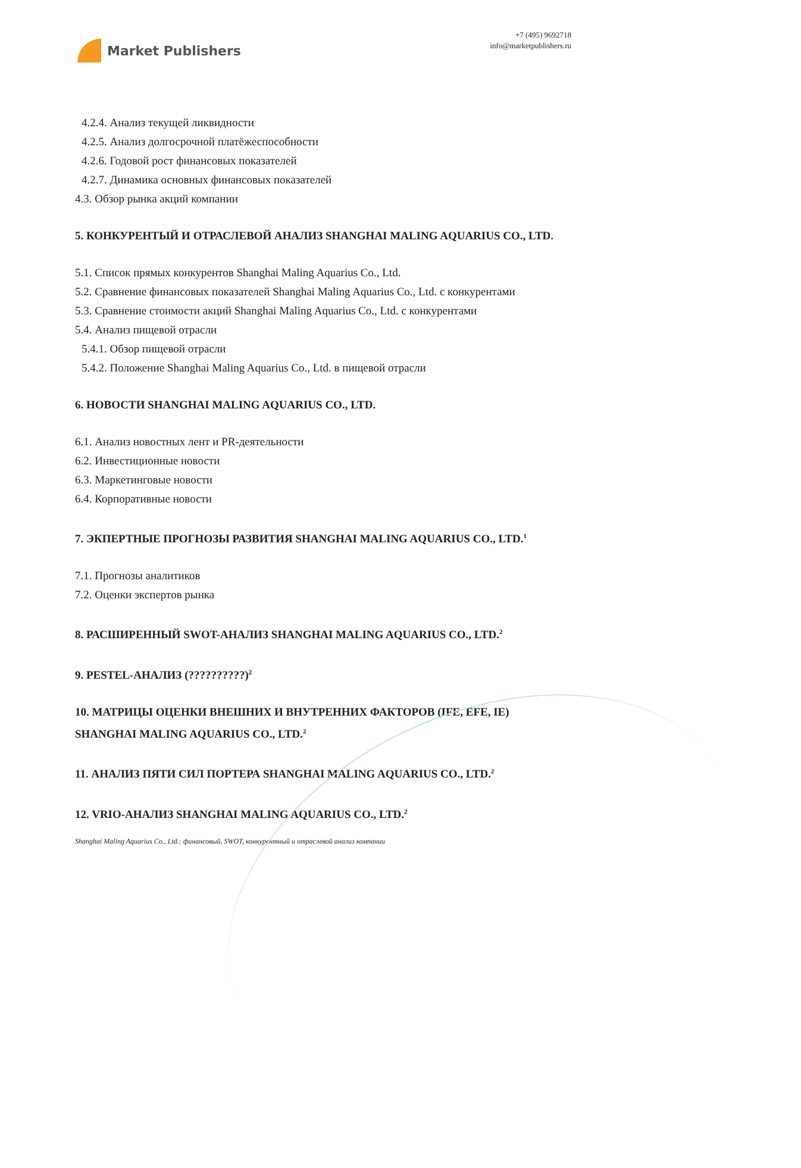Market Publishers
+7 (495) 9692718
info@marketpublishers.ru
4.2.4. Анализ текущей ликвидности
4.2.5. Анализ долгосрочной платёжеспособности
4.2.6. Годовой рост финансовых показателей
4.2.7. Динамика основных финансовых показателей
4.3. Обзор рынка акций компании
5. КОНКУРЕНТЫЙ И ОТРАСЛЕВОЙ АНАЛИЗ SHANGHAI MALING AQUARIUS CO., LTD.
5.1. Список прямых конкурентов Shanghai Maling Aquarius Co., Ltd.
5.2. Сравнение финансовых показателей Shanghai Maling Aquarius Co., Ltd. с конкурентами
5.3. Сравнение стоимости акций Shanghai Maling Aquarius Co., Ltd. с конкурентами
5.4. Анализ пищевой отрасли
5.4.1. Обзор пищевой отрасли
5.4.2. Положение Shanghai Maling Aquarius Co., Ltd. в пищевой отрасли
6. НОВОСТИ SHANGHAI MALING AQUARIUS CO., LTD.
6.1. Анализ новостных лент и PR-деятельности
6.2. Инвестиционные новости
6.3. Маркетинговые новости
6.4. Корпоративные новости
7. ЭКПЕРТНЫЕ ПРОГНОЗЫ РАЗВИТИЯ SHANGHAI MALING AQUARIUS CO., LTD.<sup>1</sup>
7.1. Прогнозы аналитиков
7.2. Оценки экспертов рынка
8. РАСШИРЕННЫЙ SWOT-АНАЛИЗ SHANGHAI MALING AQUARIUS CO., LTD.<sup>2</sup>
9. PESTEL-АНАЛИЗ (??????????)<sup>2</sup>
10. МАТРИЦЫ ОЦЕНКИ ВНЕШНИХ И ВНУТРЕННИХ ФАКТОРОВ (IFE, EFE, IE) SHANGHAI MALING AQUARIUS CO., LTD.<sup>2</sup>
11. АНАЛИЗ ПЯТИ СИЛ ПОРТЕРА SHANGHAI MALING AQUARIUS CO., LTD.<sup>2</sup>
12. VRIO-АНАЛИЗ SHANGHAI MALING AQUARIUS CO., LTD.<sup>2</sup>
Shanghai Maling Aquarius Co., Ltd.: финансовый, SWOT, конкурентный и отраслевой анализ компании